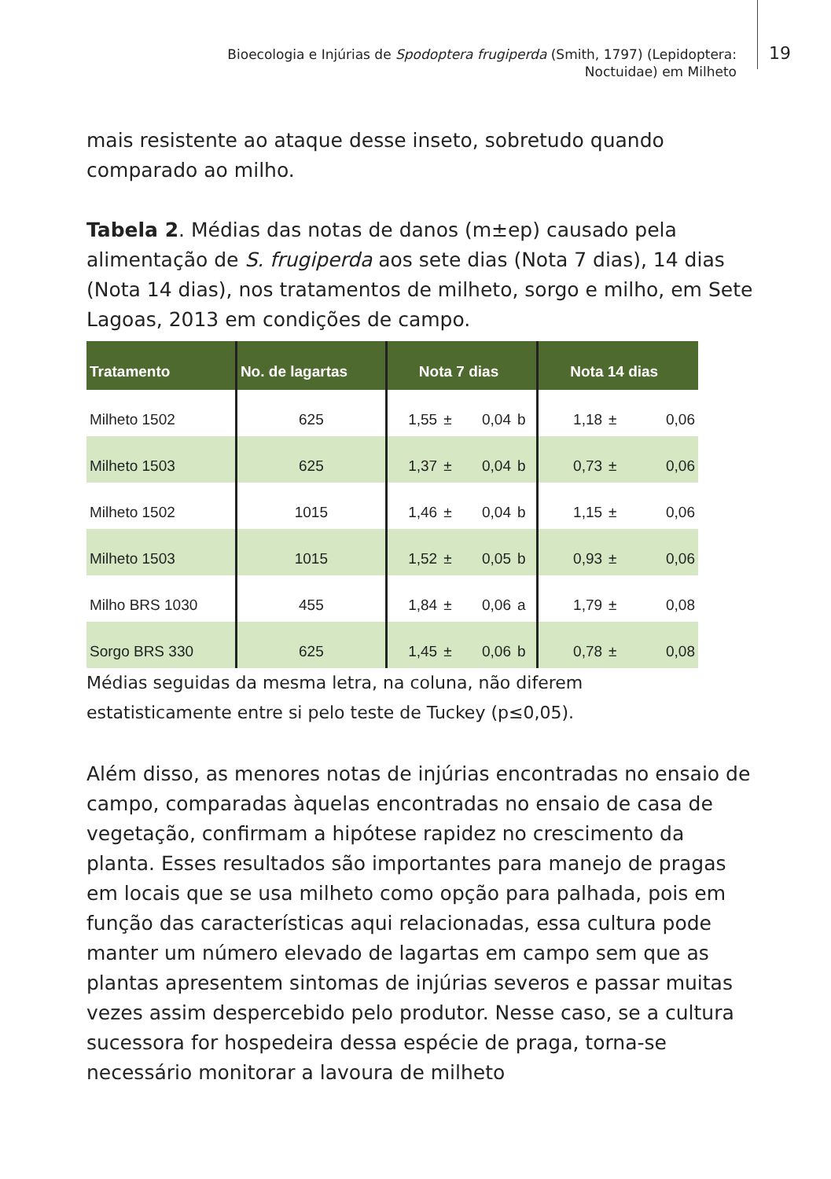Bioecologia e Injúrias de Spodoptera frugiperda (Smith, 1797) (Lepidoptera:
Noctuidae) em Milheto
19
mais resistente ao ataque desse inseto, sobretudo quando comparado ao milho.
Tabela 2. Médias das notas de danos (m±ep) causado pela alimentação de S. frugiperda aos sete dias (Nota 7 dias), 14 dias (Nota 14 dias), nos tratamentos de milheto, sorgo e milho, em Sete Lagoas, 2013 em condições de campo.
| Tratamento | No. de lagartas | Nota 7 dias | | | | Nota 14 dias | | |
| --- | --- | --- | --- | --- | --- | --- | --- | --- |
| Milheto 1502 | 625 | 1,55 | ± | 0,04 | b | 1,18 | ± | 0,06 |
| Milheto 1503 | 625 | 1,37 | ± | 0,04 | b | 0,73 | ± | 0,06 |
| Milheto 1502 | 1015 | 1,46 | ± | 0,04 | b | 1,15 | ± | 0,06 |
| Milheto 1503 | 1015 | 1,52 | ± | 0,05 | b | 0,93 | ± | 0,06 |
| Milho BRS 1030 | 455 | 1,84 | ± | 0,06 | a | 1,79 | ± | 0,08 |
| Sorgo BRS 330 | 625 | 1,45 | ± | 0,06 | b | 0,78 | ± | 0,08 |
Médias seguidas da mesma letra, na coluna, não diferem
estatisticamente entre si pelo teste de Tuckey (p≤0,05).
Além disso, as menores notas de injúrias encontradas no ensaio de campo, comparadas àquelas encontradas no ensaio de casa de vegetação, confirmam a hipótese rapidez no crescimento da planta. Esses resultados são importantes para manejo de pragas em locais que se usa milheto como opção para palhada, pois em função das características aqui relacionadas, essa cultura pode manter um número elevado de lagartas em campo sem que as plantas apresentem sintomas de injúrias severos e passar muitas vezes assim despercebido pelo produtor. Nesse caso, se a cultura sucessora for hospedeira dessa espécie de praga, torna-se necessário monitorar a lavoura de milheto